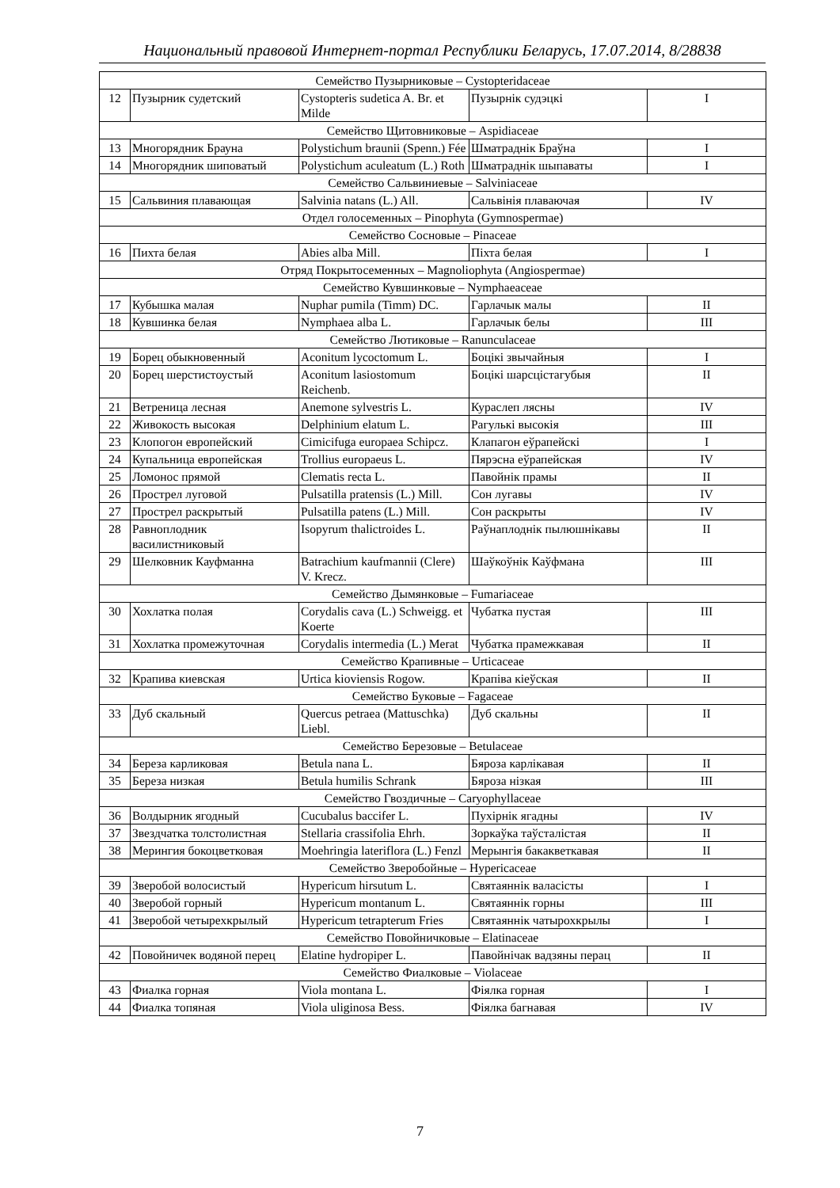Национальный правовой Интернет-портал Республики Беларусь, 17.07.2014, 8/28838
| Семейство Пузырниковые – Cystopteridaceae | | | | |
| 12 | Пузырник судетский | Cystopteris sudetica A. Br. et Milde | Пузырнік судэцкі | I |
| Семейство Щитовниковые – Aspidiaceae | | | | |
| 13 | Многорядник Брауна | Polystichum braunii (Spenn.) Fée | Шматраднік Браўна | I |
| 14 | Многорядник шиповатый | Polystichum aculeatum (L.) Roth | Шматраднік шыпаваты | I |
| Семейство Сальвиниевые – Salviniaceae | | | | |
| 15 | Сальвиния плавающая | Salvinia natans (L.) All. | Сальвінія плаваючая | IV |
| Отдел голосеменных – Pinophyta (Gymnospermae) | | | | |
| Семейство Сосновые – Pinaceae | | | | |
| 16 | Пихта белая | Abies alba Mill. | Піхта белая | I |
| Отряд Покрытосеменных – Magnoliophyta (Angiospermae) | | | | |
| Семейство Кувшинковые – Nymphaeaceae | | | | |
| 17 | Кубышка малая | Nuphar pumila (Timm) DC. | Гарлачык малы | II |
| 18 | Кувшинка белая | Nymphaea alba L. | Гарлачык белы | III |
| Семейство Лютиковые – Ranunculaceae | | | | |
| 19 | Борец обыкновенный | Aconitum lycoctomum L. | Боцікі звычайныя | I |
| 20 | Борец шерстистоустый | Aconitum lasiostomum Reichenb. | Боцікі шарсцістагубыя | II |
| 21 | Ветреница лесная | Anemone sylvestris L. | Кураслеп лясны | IV |
| 22 | Живокость высокая | Delphinium elatum L. | Рагулькі высокія | III |
| 23 | Клопогон европейский | Cimicifuga europaea Schipcz. | Клапагон еўрапейскі | I |
| 24 | Купальница европейская | Trollius europaeus L. | Пярэсна еўрапейская | IV |
| 25 | Ломонос прямой | Clematis recta L. | Павойнік прамы | II |
| 26 | Прострел луговой | Pulsatilla pratensis (L.) Mill. | Сон лугавы | IV |
| 27 | Прострел раскрытый | Pulsatilla patens (L.) Mill. | Сон раскрыты | IV |
| 28 | Равноплодник василистниковый | Isopyrum thalictroides L. | Раўнаплоднік пылюшнікавы | II |
| 29 | Шелковник Кауфманна | Batrachium kaufmannii (Clere) V. Krecz. | Шаўкоўнік Каўфмана | III |
| Семейство Дымянковые – Fumariaceae | | | | |
| 30 | Хохлатка полая | Corydalis cava (L.) Schweigg. et Koerte | Чубатка пустая | III |
| 31 | Хохлатка промежуточная | Corydalis intermedia (L.) Merat | Чубатка прамежкавая | II |
| Семейство Крапивные – Urticaceae | | | | |
| 32 | Крапива киевская | Urtica kioviensis Rogow. | Крапіва кіеўская | II |
| Семейство Буковые – Fagaceae | | | | |
| 33 | Дуб скальный | Quercus petraea (Mattuschka) Liebl. | Дуб скальны | II |
| Семейство Березовые – Betulaceae | | | | |
| 34 | Береза карликовая | Betula nana L. | Бяроза карлікавая | II |
| 35 | Береза низкая | Betula humilis Schrank | Бяроза нізкая | III |
| Семейство Гвоздичные – Caryophyllaceae | | | | |
| 36 | Волдырник ягодный | Cucubalus baccifer L. | Пухірнік ягадны | IV |
| 37 | Звездчатка толстолистная | Stellaria crassifolia Ehrh. | Зоркаўка таўсталістая | II |
| 38 | Мерингия бокоцветковая | Moehringia lateriflora (L.) Fenzl | Мерынгія бакакветкавая | II |
| Семейство Зверобойные – Hypericaceae | | | | |
| 39 | Зверобой волосистый | Hypericum hirsutum L. | Святаяннік валасісты | I |
| 40 | Зверобой горный | Hypericum montanum L. | Святаяннік горны | III |
| 41 | Зверобой четырехкрылый | Hypericum tetrapterum Fries | Святаяннік чатырохкрылы | I |
| Семейство Повойничковые – Elatinaceae | | | | |
| 42 | Повойничек водяной перец | Elatine hydropiper L. | Павойнічак вадзяны перац | II |
| Семейство Фиалковые – Violaceae | | | | |
| 43 | Фиалка горная | Viola montana L. | Фіялка горная | I |
| 44 | Фиалка топяная | Viola uliginosa Bess. | Фіялка багнавая | IV |
7